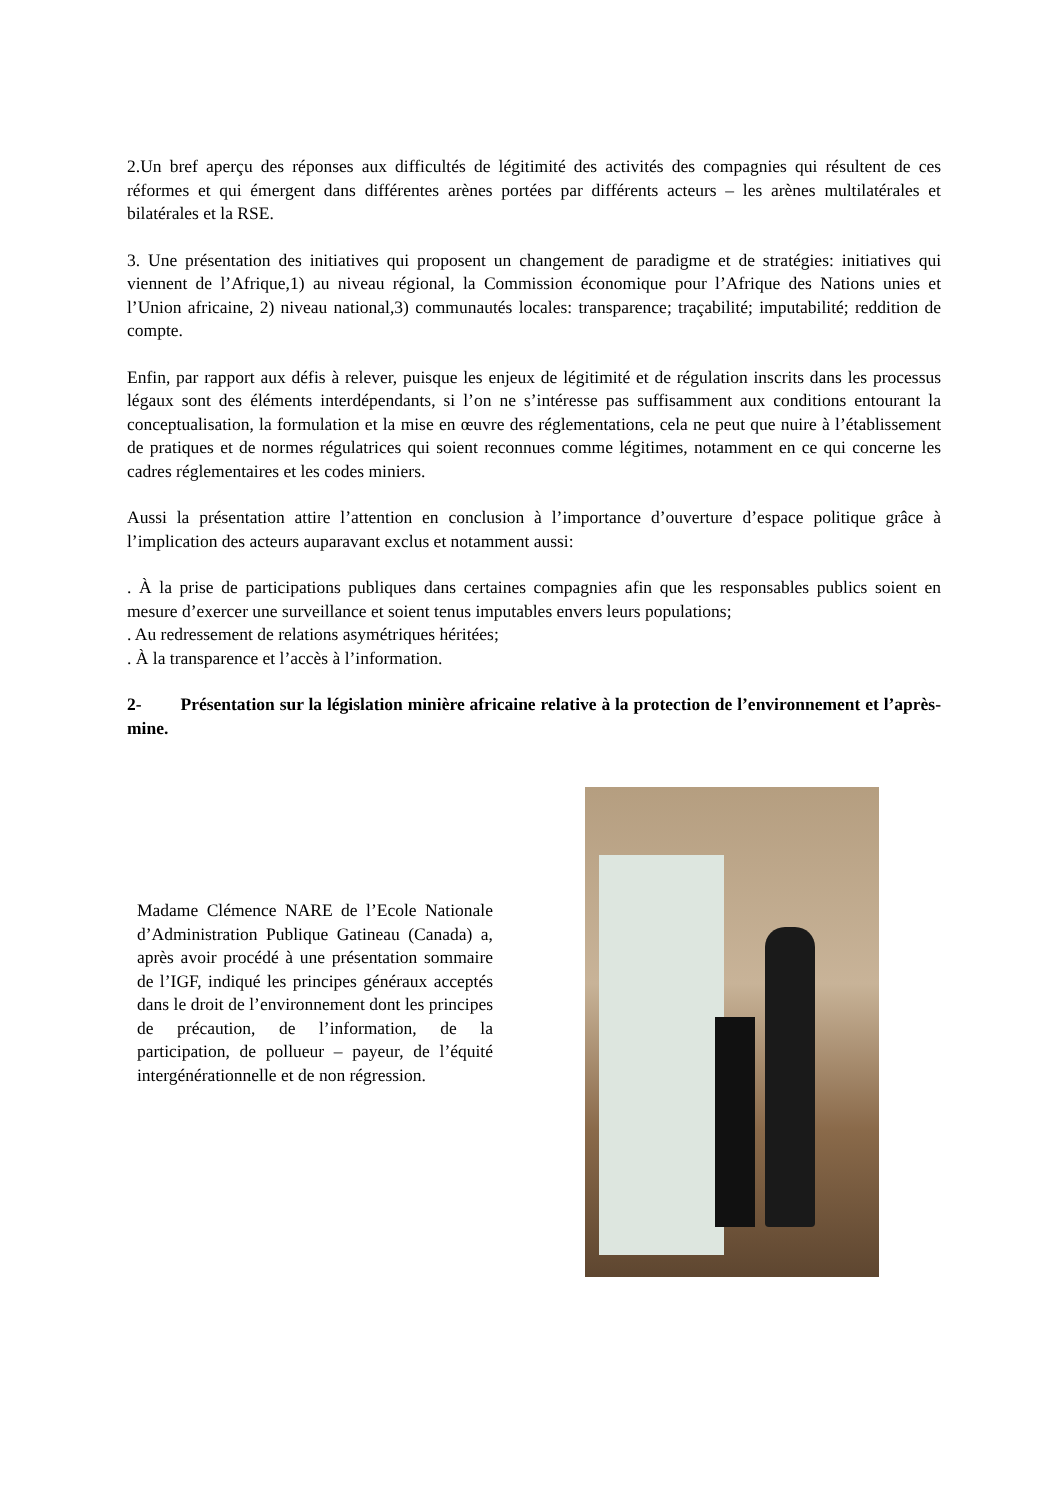2.Un bref aperçu des réponses aux difficultés de légitimité des activités des compagnies qui résultent de ces réformes et qui émergent dans différentes arènes portées par différents acteurs – les arènes multilatérales et bilatérales et la RSE.
3. Une présentation des initiatives qui proposent un changement de paradigme et de stratégies: initiatives qui viennent de l’Afrique,1) au niveau régional, la Commission économique pour l’Afrique des Nations unies et l’Union africaine, 2) niveau national,3) communautés locales: transparence; traçabilité; imputabilité; reddition de compte.
Enfin, par rapport aux défis à relever, puisque les enjeux de légitimité et de régulation inscrits dans les processus légaux sont des éléments interdépendants, si l’on ne s’intéresse pas suffisamment aux conditions entourant la conceptualisation, la formulation et la mise en œuvre des réglementations, cela ne peut que nuire à l’établissement de pratiques et de normes régulatrices qui soient reconnues comme légitimes, notamment en ce qui concerne les cadres réglementaires et les codes miniers.
Aussi la présentation attire l’attention en conclusion à l’importance d’ouverture d’espace politique grâce à l’implication des acteurs auparavant exclus et notamment aussi:
. À la prise de participations publiques dans certaines compagnies afin que les responsables publics soient en mesure d’exercer une surveillance et soient tenus imputables envers leurs populations;
. Au redressement de relations asymétriques héritées;
. À la transparence et l’accès à l’information.
2- Présentation sur la législation minière africaine relative à la protection de l’environnement et l’après-mine.
Madame Clémence NARE de l’Ecole Nationale d’Administration Publique Gatineau (Canada) a, après avoir procédé à une présentation sommaire de l’IGF, indiqué les principes généraux acceptés dans le droit de l’environnement dont les principes de précaution, de l’information, de la participation, de pollueur – payeur, de l’équité intergénérationnelle et de non régression.